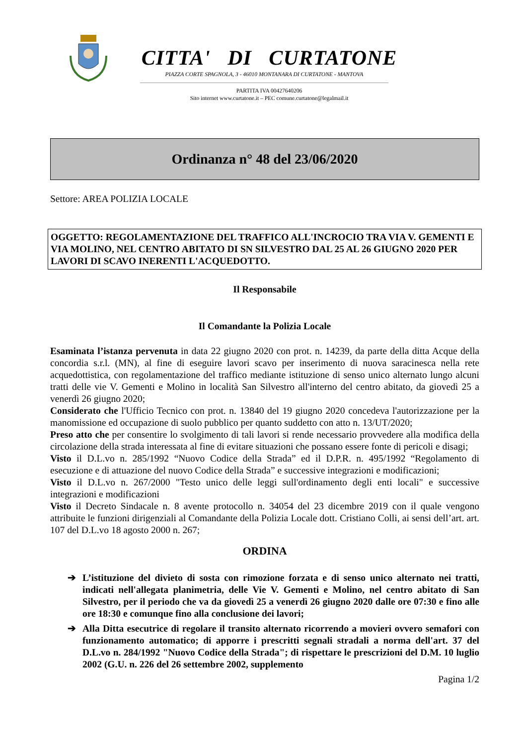CITTA' DI CURTATONE
PIAZZA CORTE SPAGNOLA, 3 - 46010 MONTANARA DI CURTATONE - MANTOVA
PARTITA IVA 00427640206
Sito internet www.curtatone.it – PEC comune.curtatone@legalmail.it
Ordinanza n° 48 del 23/06/2020
Settore: AREA POLIZIA LOCALE
OGGETTO: REGOLAMENTAZIONE DEL TRAFFICO ALL'INCROCIO TRA VIA V. GEMENTI E VIA MOLINO, NEL CENTRO ABITATO DI SN SILVESTRO DAL 25 AL 26 GIUGNO 2020 PER LAVORI DI SCAVO INERENTI L'ACQUEDOTTO.
Il Responsabile
Il Comandante la Polizia Locale
Esaminata l’istanza pervenuta in data 22 giugno 2020 con prot. n. 14239, da parte della ditta Acque della concordia s.r.l. (MN), al fine di eseguire lavori scavo per inserimento di nuova saracinesca nella rete acquedottistica, con regolamentazione del traffico mediante istituzione di senso unico alternato lungo alcuni tratti delle vie V. Gementi e Molino in località San Silvestro all'interno del centro abitato, da giovedì 25 a venerdì 26 giugno 2020;
Considerato che l'Ufficio Tecnico con prot. n. 13840 del 19 giugno 2020 concedeva l'autorizzazione per la manomissione ed occupazione di suolo pubblico per quanto suddetto con atto n. 13/UT/2020;
Preso atto che per consentire lo svolgimento di tali lavori si rende necessario provvedere alla modifica della circolazione della strada interessata al fine di evitare situazioni che possano essere fonte di pericoli e disagi;
Visto il D.L.vo n. 285/1992 “Nuovo Codice della Strada” ed il D.P.R. n. 495/1992 “Regolamento di esecuzione e di attuazione del nuovo Codice della Strada” e successive integrazioni e modificazioni;
Visto il D.L.vo n. 267/2000 "Testo unico delle leggi sull'ordinamento degli enti locali" e successive integrazioni e modificazioni
Visto il Decreto Sindacale n. 8 avente protocollo n. 34054 del 23 dicembre 2019 con il quale vengono attribuite le funzioni dirigenziali al Comandante della Polizia Locale dott. Cristiano Colli, ai sensi dell’art. art. 107 del D.L.vo 18 agosto 2000 n. 267;
ORDINA
➔ L’istituzione del divieto di sosta con rimozione forzata e di senso unico alternato nei tratti, indicati nell'allegata planimetria, delle Vie V. Gementi e Molino, nel centro abitato di San Silvestro, per il periodo che va da giovedì 25 a venerdì 26 giugno 2020 dalle ore 07:30 e fino alle ore 18:30 e comunque fino alla conclusione dei lavori;
➔ Alla Ditta esecutrice di regolare il transito alternato ricorrendo a movieri ovvero semafori con funzionamento automatico; di apporre i prescritti segnali stradali a norma dell'art. 37 del D.L.vo n. 284/1992 "Nuovo Codice della Strada"; di rispettare le prescrizioni del D.M. 10 luglio 2002 (G.U. n. 226 del 26 settembre 2002, supplemento
Pagina 1/2